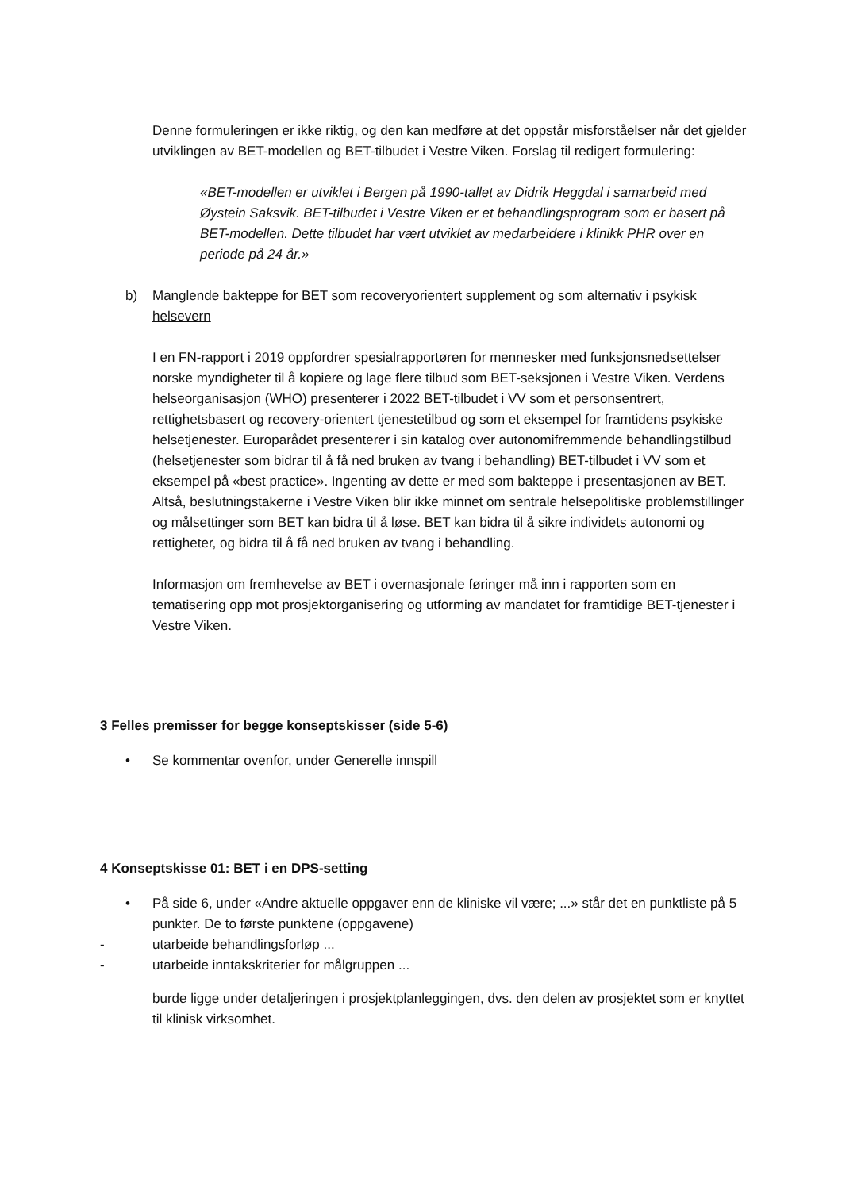Denne formuleringen er ikke riktig, og den kan medføre at det oppstår misforståelser når det gjelder utviklingen av BET-modellen og BET-tilbudet i Vestre Viken. Forslag til redigert formulering:
«BET-modellen er utviklet i Bergen på 1990-tallet av Didrik Heggdal i samarbeid med Øystein Saksvik. BET-tilbudet i Vestre Viken er et behandlingsprogram som er basert på BET-modellen. Dette tilbudet har vært utviklet av medarbeidere i klinikk PHR over en periode på 24 år.»
b) Manglende bakteppe for BET som recoveryorientert supplement og som alternativ i psykisk helsevern
I en FN-rapport i 2019 oppfordrer spesialrapportøren for mennesker med funksjonsnedsettelser norske myndigheter til å kopiere og lage flere tilbud som BET-seksjonen i Vestre Viken. Verdens helseorganisasjon (WHO) presenterer i 2022 BET-tilbudet i VV som et personsentrert, rettighetsbasert og recovery-orientert tjenestetilbud og som et eksempel for framtidens psykiske helsetjenester. Europarådet presenterer i sin katalog over autonomifremmende behandlingstilbud (helsetjenester som bidrar til å få ned bruken av tvang i behandling) BET-tilbudet i VV som et eksempel på «best practice». Ingenting av dette er med som bakteppe i presentasjonen av BET. Altså, beslutningstakerne i Vestre Viken blir ikke minnet om sentrale helsepolitiske problemstillinger og målsettinger som BET kan bidra til å løse. BET kan bidra til å sikre individets autonomi og rettigheter, og bidra til å få ned bruken av tvang i behandling.
Informasjon om fremhevelse av BET i overnasjonale føringer må inn i rapporten som en tematisering opp mot prosjektorganisering og utforming av mandatet for framtidige BET-tjenester i Vestre Viken.
3 Felles premisser for begge konseptskisser (side 5-6)
• Se kommentar ovenfor, under Generelle innspill
4 Konseptskisse 01: BET i en DPS-setting
• På side 6, under «Andre aktuelle oppgaver enn de kliniske vil være; ...» står det en punktliste på 5 punkter. De to første punktene (oppgavene)
- utarbeide behandlingsforløp ...
- utarbeide inntakskriterier for målgruppen ...
burde ligge under detaljeringen i prosjektplanleggingen, dvs. den delen av prosjektet som er knyttet til klinisk virksomhet.